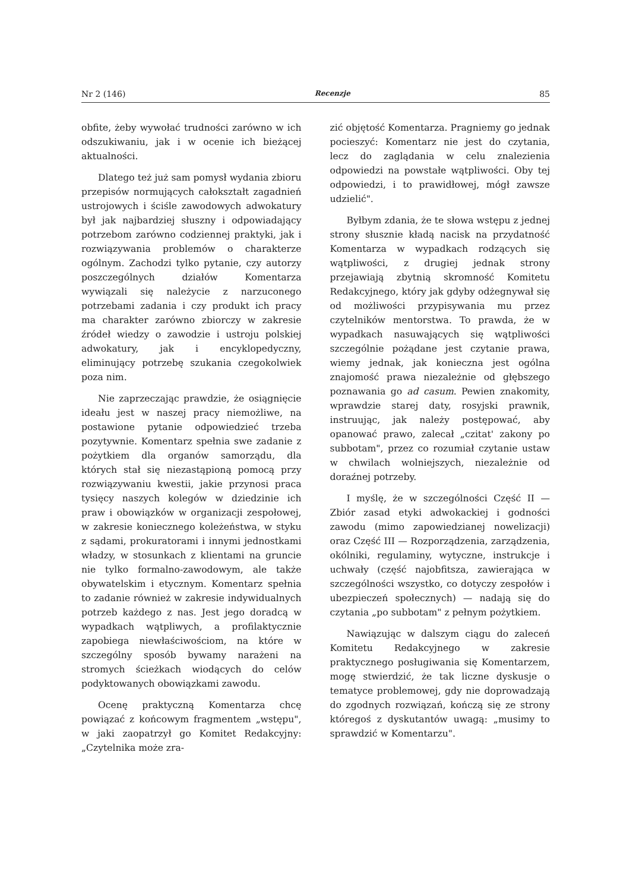Nr 2 (146) Recenzje 85
obfite, żeby wywołać trudności zarówno w ich odszukiwaniu, jak i w ocenie ich bieżącej aktualności.
Dlatego też już sam pomysł wydania zbioru przepisów normujących całokształt zagadnień ustrojowych i ściśle zawodowych adwokatury był jak najbardziej słuszny i odpowiadający potrzebom zarówno codziennej praktyki, jak i rozwiązywania problemów o charakterze ogólnym. Zachodzi tylko pytanie, czy autorzy poszczególnych działów Komentarza wywiązali się należycie z narzuconego potrzebami zadania i czy produkt ich pracy ma charakter zarówno zbiorczy w zakresie źródeł wiedzy o zawodzie i ustroju polskiej adwokatury, jak i encyklopedyczny, eliminujący potrzebę szukania czegokolwiek poza nim.
Nie zaprzeczając prawdzie, że osiągnięcie ideału jest w naszej pracy niemożliwe, na postawione pytanie odpowiedzieć trzeba pozytywnie. Komentarz spełnia swe zadanie z pożytkiem dla organów samorządu, dla których stał się niezastąpioną pomocą przy rozwiązywaniu kwestii, jakie przynosi praca tysięcy naszych kolegów w dziedzinie ich praw i obowiązków w organizacji zespołowej, w zakresie koniecznego koleżeństwa, w styku z sądami, prokuratorami i innymi jednostkami władzy, w stosunkach z klientami na gruncie nie tylko formalno-zawodowym, ale także obywatelskim i etycznym. Komentarz spełnia to zadanie również w zakresie indywidualnych potrzeb każdego z nas. Jest jego doradcą w wypadkach wątpliwych, a profilaktycznie zapobiega niewłaściwościom, na które w szczególny sposób bywamy narażeni na stromych ścieżkach wiodących do celów podyktowanych obowiązkami zawodu.
Ocenę praktyczną Komentarza chcę powiązać z końcowym fragmentem „wstępu", w jaki zaopatrzył go Komitet Redakcyjny: „Czytelnika może zra-
zić objętość Komentarza. Pragniemy go jednak pocieszyć: Komentarz nie jest do czytania, lecz do zaglądania w celu znalezienia odpowiedzi na powstałe wątpliwości. Oby tej odpowiedzi, i to prawidłowej, mógł zawsze udzielić".
Byłbym zdania, że te słowa wstępu z jednej strony słusznie kładą nacisk na przydatność Komentarza w wypadkach rodzących się wątpliwości, z drugiej jednak strony przejawiają zbytnią skromność Komitetu Redakcyjnego, który jak gdyby odżegnywał się od możliwości przypisywania mu przez czytelników mentorstwa. To prawda, że w wypadkach nasuwających się wątpliwości szczególnie pożądane jest czytanie prawa, wiemy jednak, jak konieczna jest ogólna znajomość prawa niezależnie od głębszego poznawania go ad casum. Pewien znakomity, wprawdzie starej daty, rosyjski prawnik, instruując, jak należy postępować, aby opanować prawo, zalecał „czitat' zakony po subbotam", przez co rozumiał czytanie ustaw w chwilach wolniejszych, niezależnie od doraźnej potrzeby.
I myślę, że w szczególności Część II — Zbiór zasad etyki adwokackiej i godności zawodu (mimo zapowiedzianej nowelizacji) oraz Część III — Rozporządzenia, zarządzenia, okólniki, regulaminy, wytyczne, instrukcje i uchwały (część najobfitsza, zawierająca w szczególności wszystko, co dotyczy zespołów i ubezpieczeń społecznych) — nadają się do czytania „po subbotam" z pełnym pożytkiem.
Nawiązując w dalszym ciągu do zaleceń Komitetu Redakcyjnego w zakresie praktycznego posługiwania się Komentarzem, mogę stwierdzić, że tak liczne dyskusje o tematyce problemowej, gdy nie doprowadzają do zgodnych rozwiązań, kończą się ze strony któregoś z dyskutantów uwagą: „musimy to sprawdzić w Komentarzu".